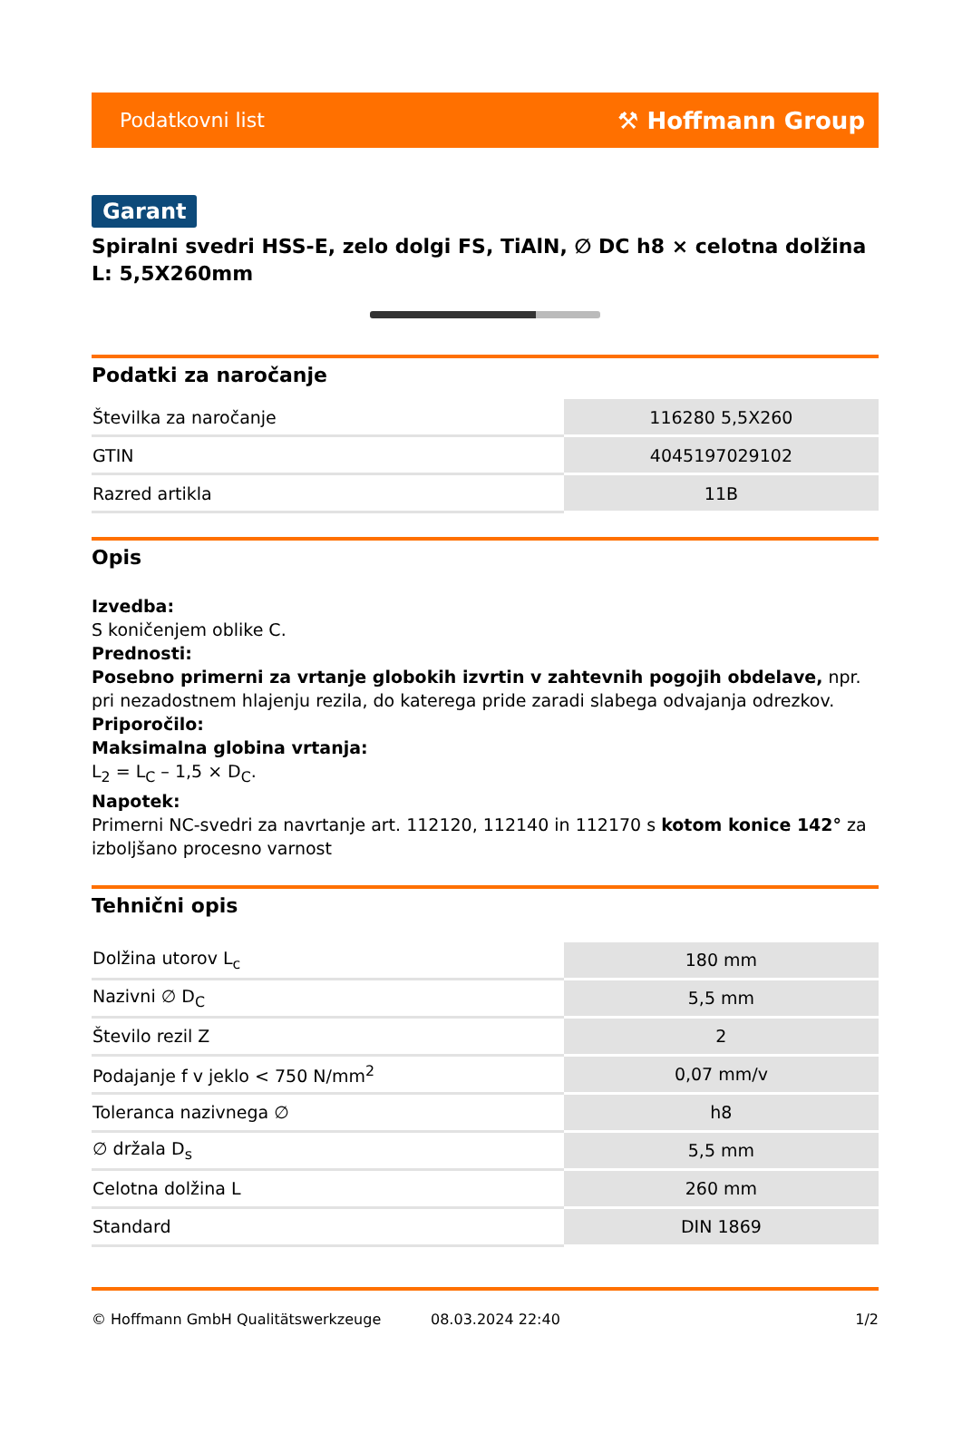Podatkovni list ⚒ Hoffmann Group
Garant
Spiralni svedri HSS-E, zelo dolgi FS, TiAlN, ∅ DC h8 × celotna dolžina L: 5,5X260mm
Podatki za naročanje
| Številka za naročanje | 116280 5,5X260 |
| GTIN | 4045197029102 |
| Razred artikla | 11B |
Opis
Izvedba:
S koničenjem oblike C.
Prednosti:
Posebno primerni za vrtanje globokih izvrtin v zahtevnih pogojih obdelave, npr. pri nezadostnem hlajenju rezila, do katerega pride zaradi slabega odvajanja odrezkov.
Priporočilo:
Maksimalna globina vrtanja:
L<sub>2</sub> = L<sub>C</sub> – 1,5 × D<sub>C</sub>.
Napotek:
Primerni NC-svedri za navrtanje art. 112120, 112140 in 112170 s kotom konice 142° za izboljšano procesno varnost
Tehnični opis
| Dolžina utorov L<sub>c</sub> | 180 mm |
| Nazivni ∅ D<sub>C</sub> | 5,5 mm |
| Število rezil Z | 2 |
| Podajanje f v jeklo < 750 N/mm<sup>2</sup> | 0,07 mm/v |
| Toleranca nazivnega ∅ | h8 |
| ∅ držala D<sub>s</sub> | 5,5 mm |
| Celotna dolžina L | 260 mm |
| Standard | DIN 1869 |
© Hoffmann GmbH Qualitätswerkzeuge 08.03.2024 22:40 1/2